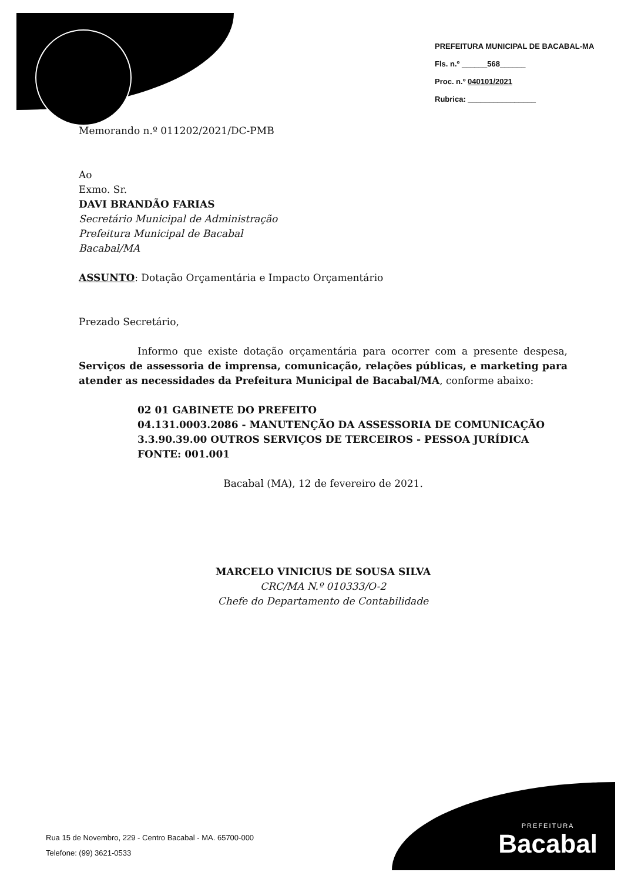PREFEITURA MUNICIPAL DE BACABAL-MA
Fls. n.º ______568______
Proc. n.º 040101/2021
Rubrica: ________________
Memorando n.º 011202/2021/DC-PMB
Ao
Exmo. Sr.
DAVI BRANDÃO FARIAS
Secretário Municipal de Administração
Prefeitura Municipal de Bacabal
Bacabal/MA
ASSUNTO: Dotação Orçamentária e Impacto Orçamentário
Prezado Secretário,
Informo que existe dotação orçamentária para ocorrer com a presente despesa, Serviços de assessoria de imprensa, comunicação, relações públicas, e marketing para atender as necessidades da Prefeitura Municipal de Bacabal/MA, conforme abaixo:
02 01 GABINETE DO PREFEITO
04.131.0003.2086 - MANUTENÇÃO DA ASSESSORIA DE COMUNICAÇÃO
3.3.90.39.00 OUTROS SERVIÇOS DE TERCEIROS - PESSOA JURÍDICA
FONTE: 001.001
Bacabal (MA), 12 de fevereiro de 2021.
MARCELO VINICIUS DE SOUSA SILVA
CRC/MA N.º 010333/O-2
Chefe do Departamento de Contabilidade
Rua 15 de Novembro, 229 - Centro Bacabal - MA. 65700-000
Telefone: (99) 3621-0533
PREFEITURA
Bacabal